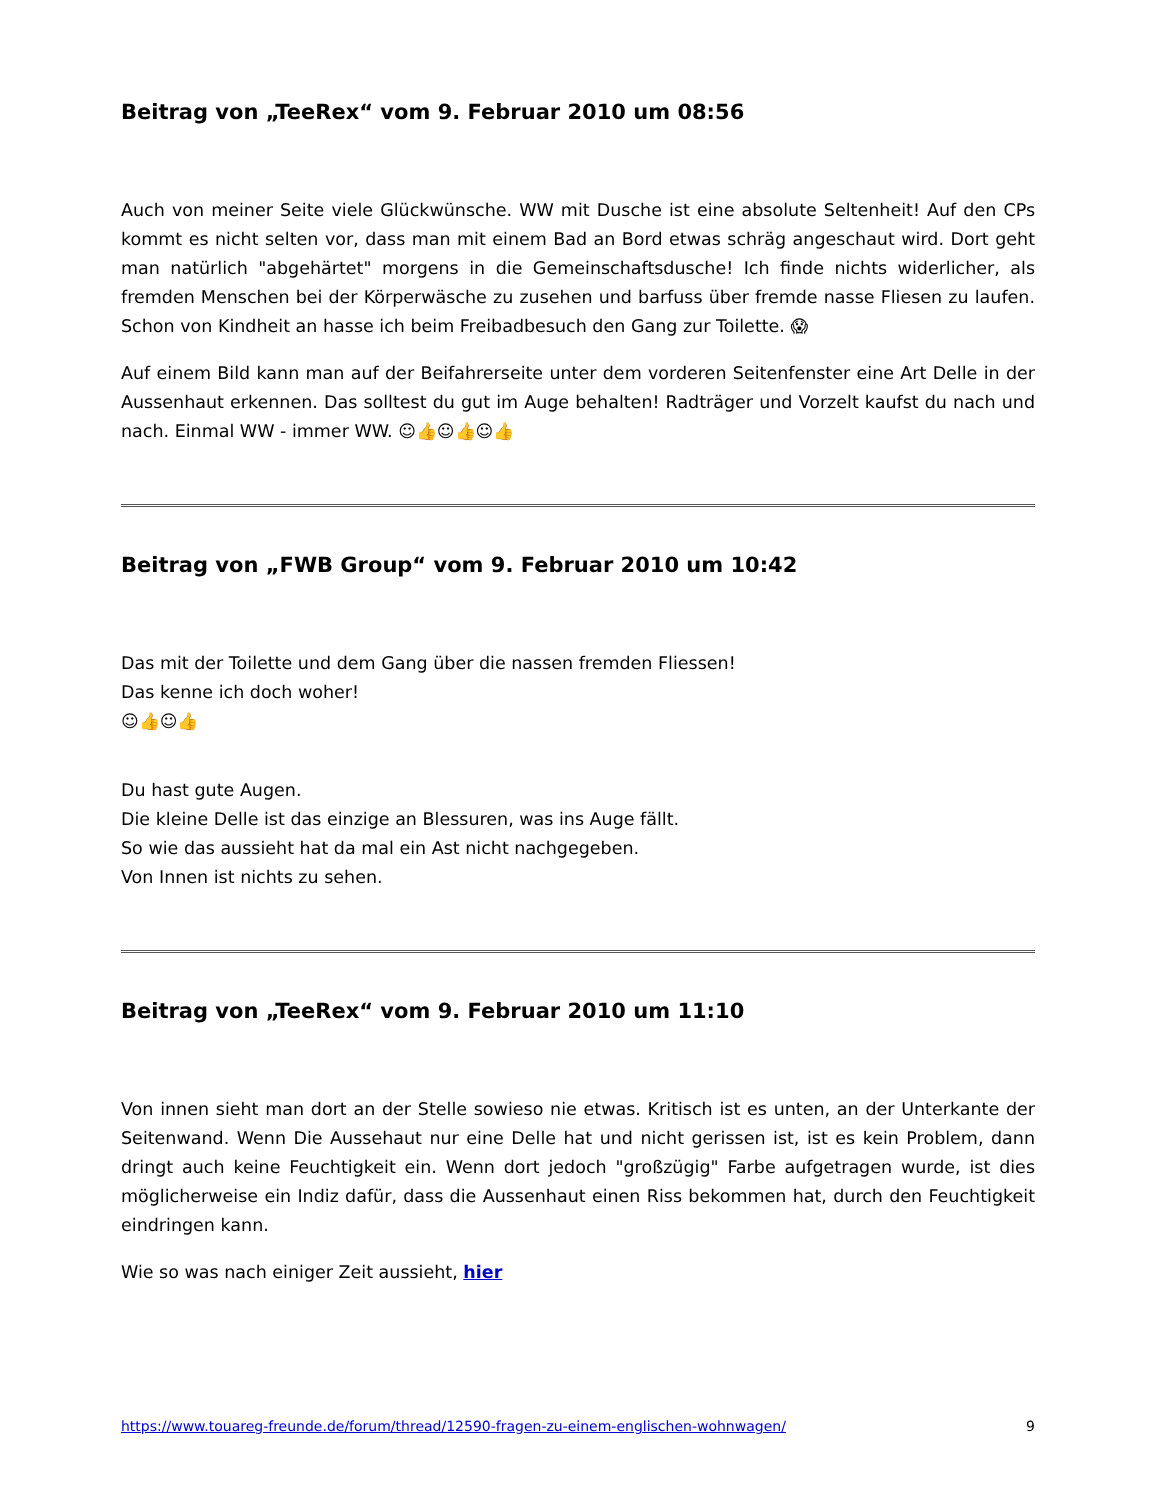Beitrag von „TeeRex“ vom 9. Februar 2010 um 08:56
Auch von meiner Seite viele Glückwünsche. WW mit Dusche ist eine absolute Seltenheit! Auf den CPs kommt es nicht selten vor, dass man mit einem Bad an Bord etwas schräg angeschaut wird. Dort geht man natürlich "abgehärtet" morgens in die Gemeinschaftsdusche! Ich finde nichts widerlicher, als fremden Menschen bei der Körperwäsche zu zusehen und barfuss über fremde nasse Fliesen zu laufen. Schon von Kindheit an hasse ich beim Freibadbesuch den Gang zur Toilette. 😱
Auf einem Bild kann man auf der Beifahrerseite unter dem vorderen Seitenfenster eine Art Delle in der Aussenhaut erkennen. Das solltest du gut im Auge behalten! Radträger und Vorzelt kaufst du nach und nach. Einmal WW - immer WW. ☺👍☺👍☺👍
Beitrag von „FWB Group“ vom 9. Februar 2010 um 10:42
Das mit der Toilette und dem Gang über die nassen fremden Fliessen!
Das kenne ich doch woher!
☺👍☺👍
Du hast gute Augen.
Die kleine Delle ist das einzige an Blessuren, was ins Auge fällt.
So wie das aussieht hat da mal ein Ast nicht nachgegeben.
Von Innen ist nichts zu sehen.
Beitrag von „TeeRex“ vom 9. Februar 2010 um 11:10
Von innen sieht man dort an der Stelle sowieso nie etwas. Kritisch ist es unten, an der Unterkante der Seitenwand. Wenn Die Aussehaut nur eine Delle hat und nicht gerissen ist, ist es kein Problem, dann dringt auch keine Feuchtigkeit ein. Wenn dort jedoch "großzügig" Farbe aufgetragen wurde, ist dies möglicherweise ein Indiz dafür, dass die Aussenhaut einen Riss bekommen hat, durch den Feuchtigkeit eindringen kann.
Wie so was nach einiger Zeit aussieht, hier
https://www.touareg-freunde.de/forum/thread/12590-fragen-zu-einem-englischen-wohnwagen/ 9